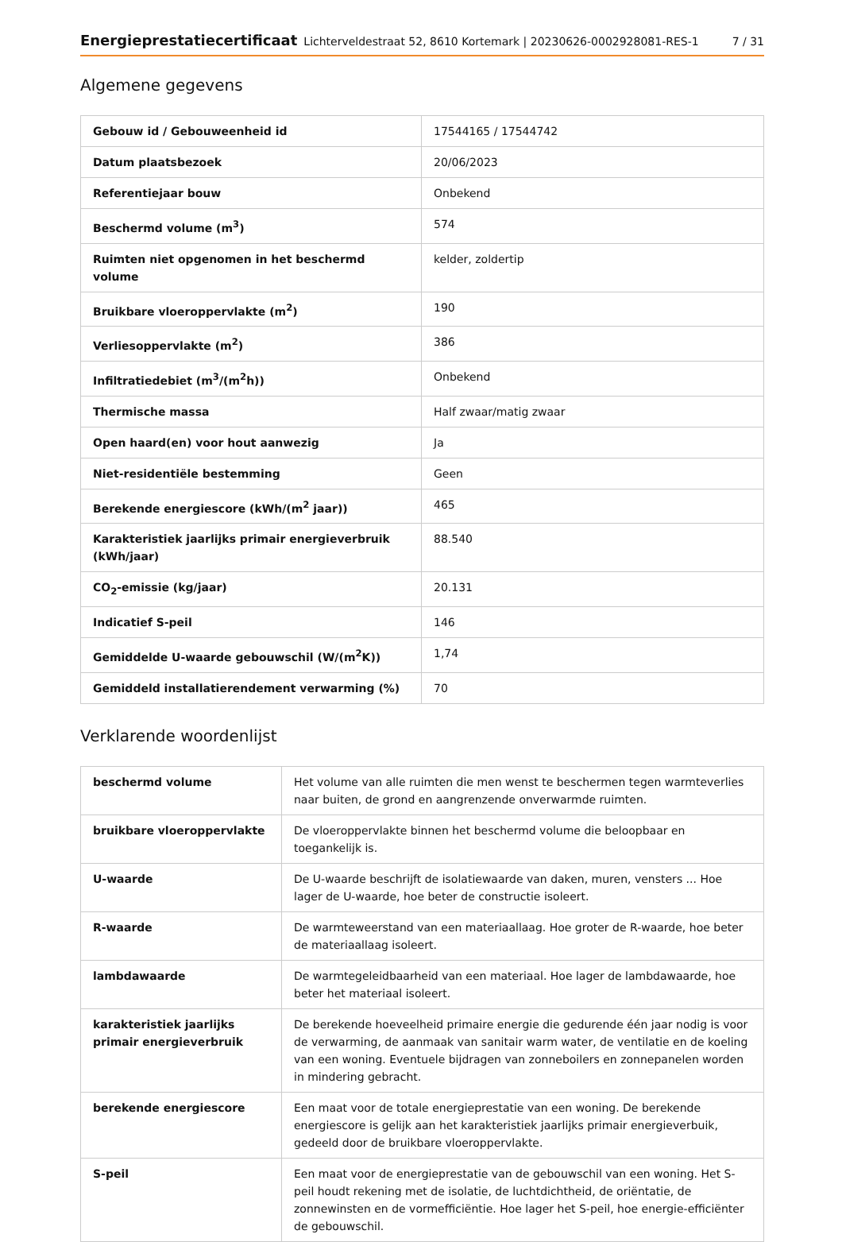Energieprestatiecertificaat Lichterveldestraat 52, 8610 Kortemark | 20230626-0002928081-RES-1 7 / 31
Algemene gegevens
| Gebouw id / Gebouweenheid id | 17544165 / 17544742 |
| Datum plaatsbezoek | 20/06/2023 |
| Referentiejaar bouw | Onbekend |
| Beschermd volume (m<sup>3</sup>) | 574 |
| Ruimten niet opgenomen in het beschermd volume | kelder, zoldertip |
| Bruikbare vloeroppervlakte (m<sup>2</sup>) | 190 |
| Verliesoppervlakte (m<sup>2</sup>) | 386 |
| Infiltratiedebiet (m<sup>3</sup>/(m<sup>2</sup>h)) | Onbekend |
| Thermische massa | Half zwaar/matig zwaar |
| Open haard(en) voor hout aanwezig | Ja |
| Niet-residentiële bestemming | Geen |
| Berekende energiescore (kWh/(m<sup>2</sup> jaar)) | 465 |
| Karakteristiek jaarlijks primair energieverbruik (kWh/jaar) | 88.540 |
| CO<sub>2</sub>-emissie (kg/jaar) | 20.131 |
| Indicatief S-peil | 146 |
| Gemiddelde U-waarde gebouwschil (W/(m<sup>2</sup>K)) | 1,74 |
| Gemiddeld installatierendement verwarming (%) | 70 |
Verklarende woordenlijst
| beschermd volume | Het volume van alle ruimten die men wenst te beschermen tegen warmteverlies naar buiten, de grond en aangrenzende onverwarmde ruimten. |
| bruikbare vloeroppervlakte | De vloeroppervlakte binnen het beschermd volume die beloopbaar en toegankelijk is. |
| U-waarde | De U-waarde beschrijft de isolatiewaarde van daken, muren, vensters ... Hoe lager de U-waarde, hoe beter de constructie isoleert. |
| R-waarde | De warmteweerstand van een materiaallaag. Hoe groter de R-waarde, hoe beter de materiaallaag isoleert. |
| lambdawaarde | De warmtegeleidbaarheid van een materiaal. Hoe lager de lambdawaarde, hoe beter het materiaal isoleert. |
| karakteristiek jaarlijks primair energieverbruik | De berekende hoeveelheid primaire energie die gedurende één jaar nodig is voor de verwarming, de aanmaak van sanitair warm water, de ventilatie en de koeling van een woning. Eventuele bijdragen van zonneboilers en zonnepanelen worden in mindering gebracht. |
| berekende energiescore | Een maat voor de totale energieprestatie van een woning. De berekende energiescore is gelijk aan het karakteristiek jaarlijks primair energieverbuik, gedeeld door de bruikbare vloeroppervlakte. |
| S-peil | Een maat voor de energieprestatie van de gebouwschil van een woning. Het S-peil houdt rekening met de isolatie, de luchtdichtheid, de oriëntatie, de zonnewinsten en de vormefficiëntie. Hoe lager het S-peil, hoe energie-efficiënter de gebouwschil. |